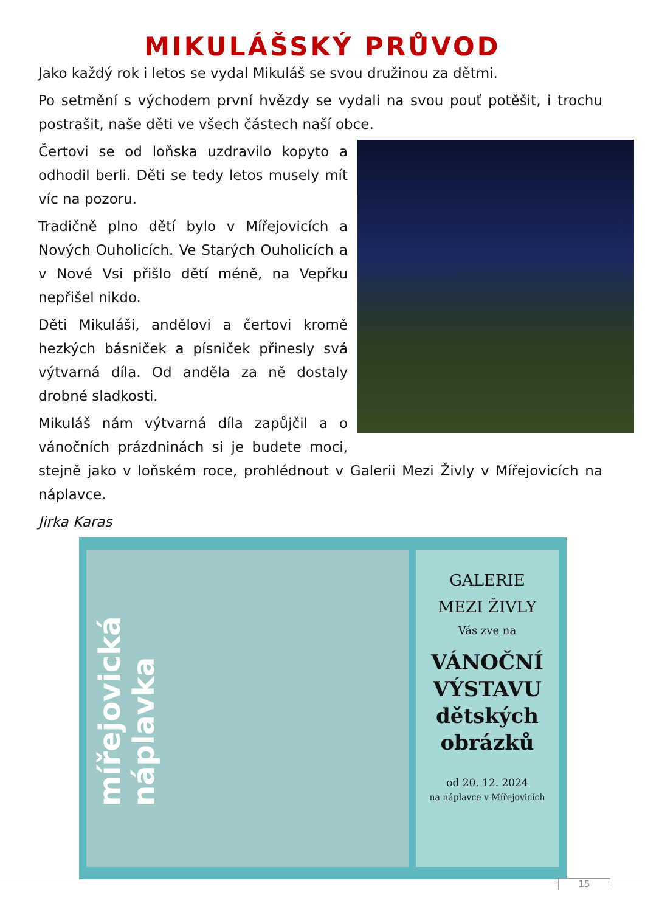MIKULÁŠSKÝ PRŮVOD
Jako každý rok i letos se vydal Mikuláš se svou družinou za dětmi.
Po setmění s východem první hvězdy se vydali na svou pouť potěšit, i trochu postrašit, naše děti ve všech částech naší obce.
Čertovi se od loňska uzdravilo kopyto a odhodil berli. Děti se tedy letos musely mít víc na pozoru.
Tradičně plno dětí bylo v Mířejovicích a Nových Ouholicích. Ve Starých Ouholicích a v Nové Vsi přišlo dětí méně, na Vepřku nepřišel nikdo.
Děti Mikuláši, andělovi a čertovi kromě hezkých básniček a písniček přinesly svá výtvarná díla. Od anděla za ně dostaly drobné sladkosti.
Mikuláš nám výtvarná díla zapůjčil a o vánočních prázdninách si je budete moci, stejně jako v loňském roce, prohlédnout v Galerii Mezi Živly v Mířejovicích na náplavce.
Jirka Karas
mířejovická náplavka
GALERIE
MEZI ŽIVLY
Vás zve na
VÁNOČNÍ
VÝSTAVU
dětských
obrázků
od 20. 12. 2024
na náplavce v Mířejovicích
15